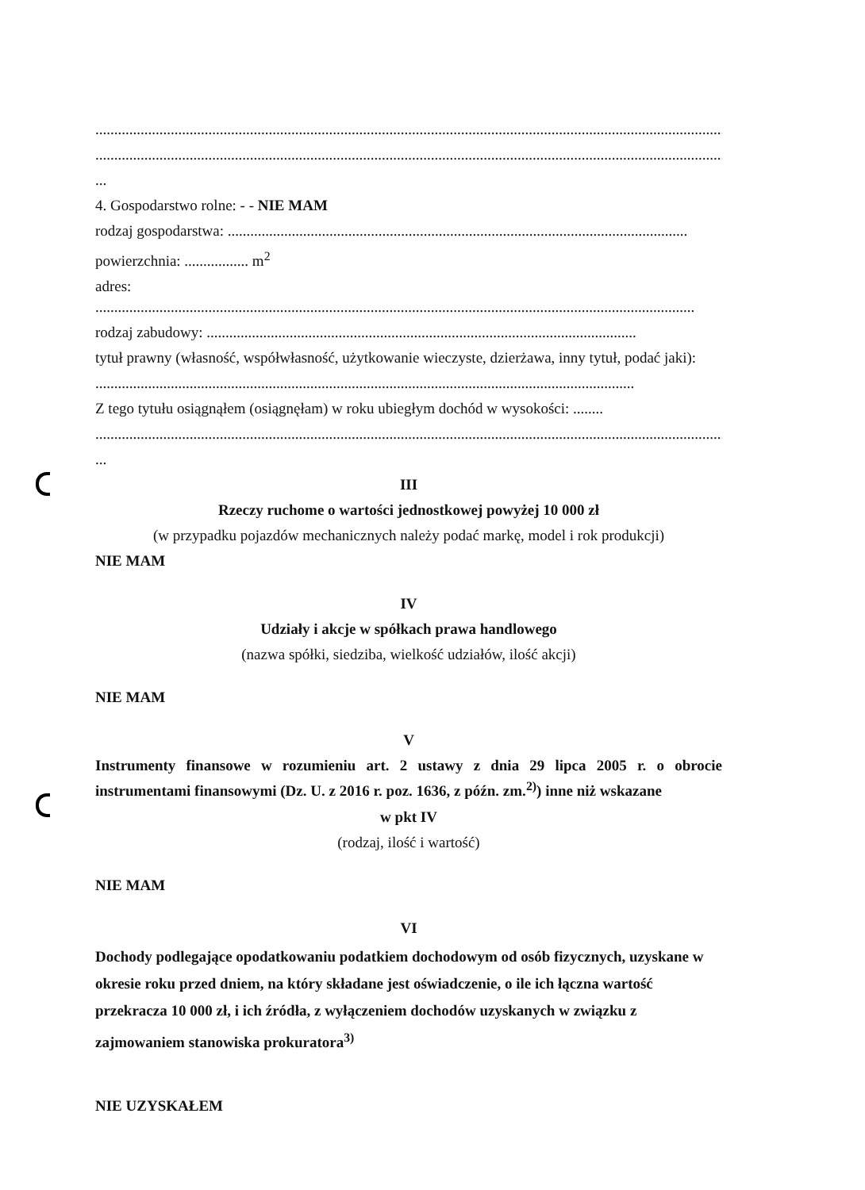.......................................................................................................................................................................
.............................................................................................................................................................................
...
4. Gospodarstwo rolne: - - NIE MAM
rodzaj gospodarstwa: ..........................................................................................................................
powierzchnia: ................. m<sup>2</sup>
adres: ...............................................................................................................................................................
rodzaj zabudowy: ..................................................................................................................
tytuł prawny (własność, współwłasność, użytkowanie wieczyste, dzierżawa, inny tytuł, podać jaki):
...............................................................................................................................................
Z tego tytułu osiągnąłem (osiągnęłam) w roku ubiegłym dochód w wysokości: ........
.............................................................................................................................................................................
...
III
Rzeczy ruchome o wartości jednostkowej powyżej 10 000 zł
(w przypadku pojazdów mechanicznych należy podać markę, model i rok produkcji)
NIE MAM
IV
Udziały i akcje w spółkach prawa handlowego
(nazwa spółki, siedziba, wielkość udziałów, ilość akcji)
NIE MAM
V
Instrumenty finansowe w rozumieniu art. 2 ustawy z dnia 29 lipca 2005 r. o obrocie instrumentami finansowymi (Dz. U. z 2016 r. poz. 1636, z późn. zm.<sup>2)</sup>) inne niż wskazane
w pkt IV
(rodzaj, ilość i wartość)
NIE MAM
VI
Dochody podlegające opodatkowaniu podatkiem dochodowym od osób fizycznych, uzyskane w okresie roku przed dniem, na który składane jest oświadczenie, o ile ich łączna wartość przekracza 10 000 zł, i ich źródła, z wyłączeniem dochodów uzyskanych w związku z zajmowaniem stanowiska prokuratora<sup>3)</sup>
NIE UZYSKAŁEM